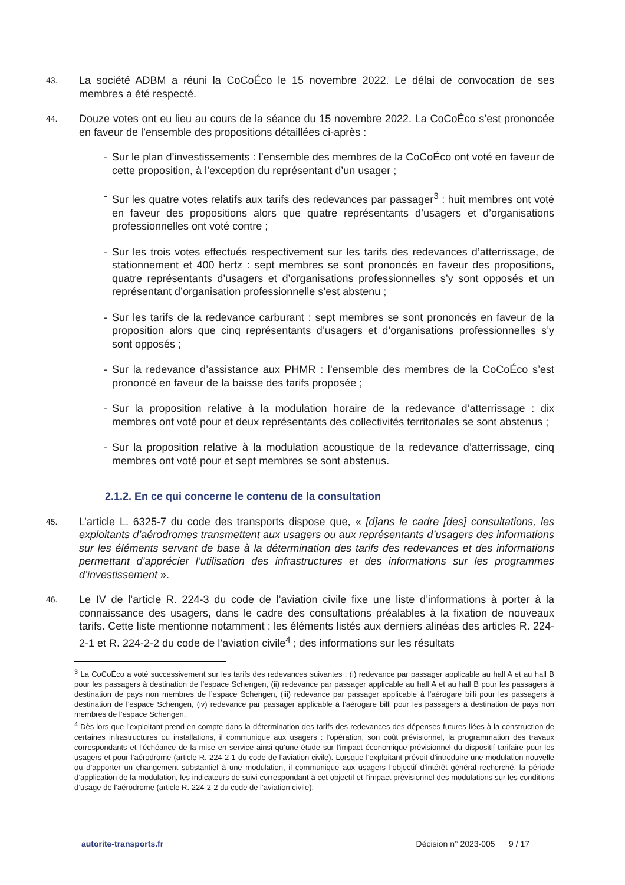43.
La société ADBM a réuni la CoCoÉco le 15 novembre 2022. Le délai de convocation de ses membres a été respecté.
44.
Douze votes ont eu lieu au cours de la séance du 15 novembre 2022. La CoCoÉco s’est prononcée en faveur de l’ensemble des propositions détaillées ci-après :
- Sur le plan d’investissements : l’ensemble des membres de la CoCoÉco ont voté en faveur de cette proposition, à l’exception du représentant d’un usager ;
- Sur les quatre votes relatifs aux tarifs des redevances par passager<sup>3</sup> : huit membres ont voté en faveur des propositions alors que quatre représentants d’usagers et d’organisations professionnelles ont voté contre ;
- Sur les trois votes effectués respectivement sur les tarifs des redevances d’atterrissage, de stationnement et 400 hertz : sept membres se sont prononcés en faveur des propositions, quatre représentants d’usagers et d’organisations professionnelles s’y sont opposés et un représentant d’organisation professionnelle s’est abstenu ;
- Sur les tarifs de la redevance carburant : sept membres se sont prononcés en faveur de la proposition alors que cinq représentants d’usagers et d’organisations professionnelles s’y sont opposés ;
- Sur la redevance d’assistance aux PHMR : l’ensemble des membres de la CoCoÉco s’est prononcé en faveur de la baisse des tarifs proposée ;
- Sur la proposition relative à la modulation horaire de la redevance d’atterrissage : dix membres ont voté pour et deux représentants des collectivités territoriales se sont abstenus ;
- Sur la proposition relative à la modulation acoustique de la redevance d’atterrissage, cinq membres ont voté pour et sept membres se sont abstenus.
2.1.2. En ce qui concerne le contenu de la consultation
45.
L’article L. 6325-7 du code des transports dispose que, « [d]ans le cadre [des] consultations, les exploitants d’aérodromes transmettent aux usagers ou aux représentants d’usagers des informations sur les éléments servant de base à la détermination des tarifs des redevances et des informations permettant d’apprécier l’utilisation des infrastructures et des informations sur les programmes d’investissement ».
46.
Le IV de l’article R. 224-3 du code de l’aviation civile fixe une liste d’informations à porter à la connaissance des usagers, dans le cadre des consultations préalables à la fixation de nouveaux tarifs. Cette liste mentionne notamment : les éléments listés aux derniers alinéas des articles R. 224-2-1 et R. 224-2-2 du code de l’aviation civile<sup>4</sup> ; des informations sur les résultats
<sup>3</sup> La CoCoÉco a voté successivement sur les tarifs des redevances suivantes : (i) redevance par passager applicable au hall A et au hall B pour les passagers à destination de l’espace Schengen, (ii) redevance par passager applicable au hall A et au hall B pour les passagers à destination de pays non membres de l’espace Schengen, (iii) redevance par passager applicable à l’aérogare billi pour les passagers à destination de l’espace Schengen, (iv) redevance par passager applicable à l’aérogare billi pour les passagers à destination de pays non membres de l’espace Schengen.
<sup>4</sup> Dès lors que l’exploitant prend en compte dans la détermination des tarifs des redevances des dépenses futures liées à la construction de certaines infrastructures ou installations, il communique aux usagers : l’opération, son coût prévisionnel, la programmation des travaux correspondants et l’échéance de la mise en service ainsi qu’une étude sur l’impact économique prévisionnel du dispositif tarifaire pour les usagers et pour l’aérodrome (article R. 224-2-1 du code de l’aviation civile). Lorsque l’exploitant prévoit d’introduire une modulation nouvelle ou d’apporter un changement substantiel à une modulation, il communique aux usagers l’objectif d’intérêt général recherché, la période d’application de la modulation, les indicateurs de suivi correspondant à cet objectif et l’impact prévisionnel des modulations sur les conditions d’usage de l’aérodrome (article R. 224-2-2 du code de l’aviation civile).
autorite-transports.fr Décision n° 2023-005 9 / 17